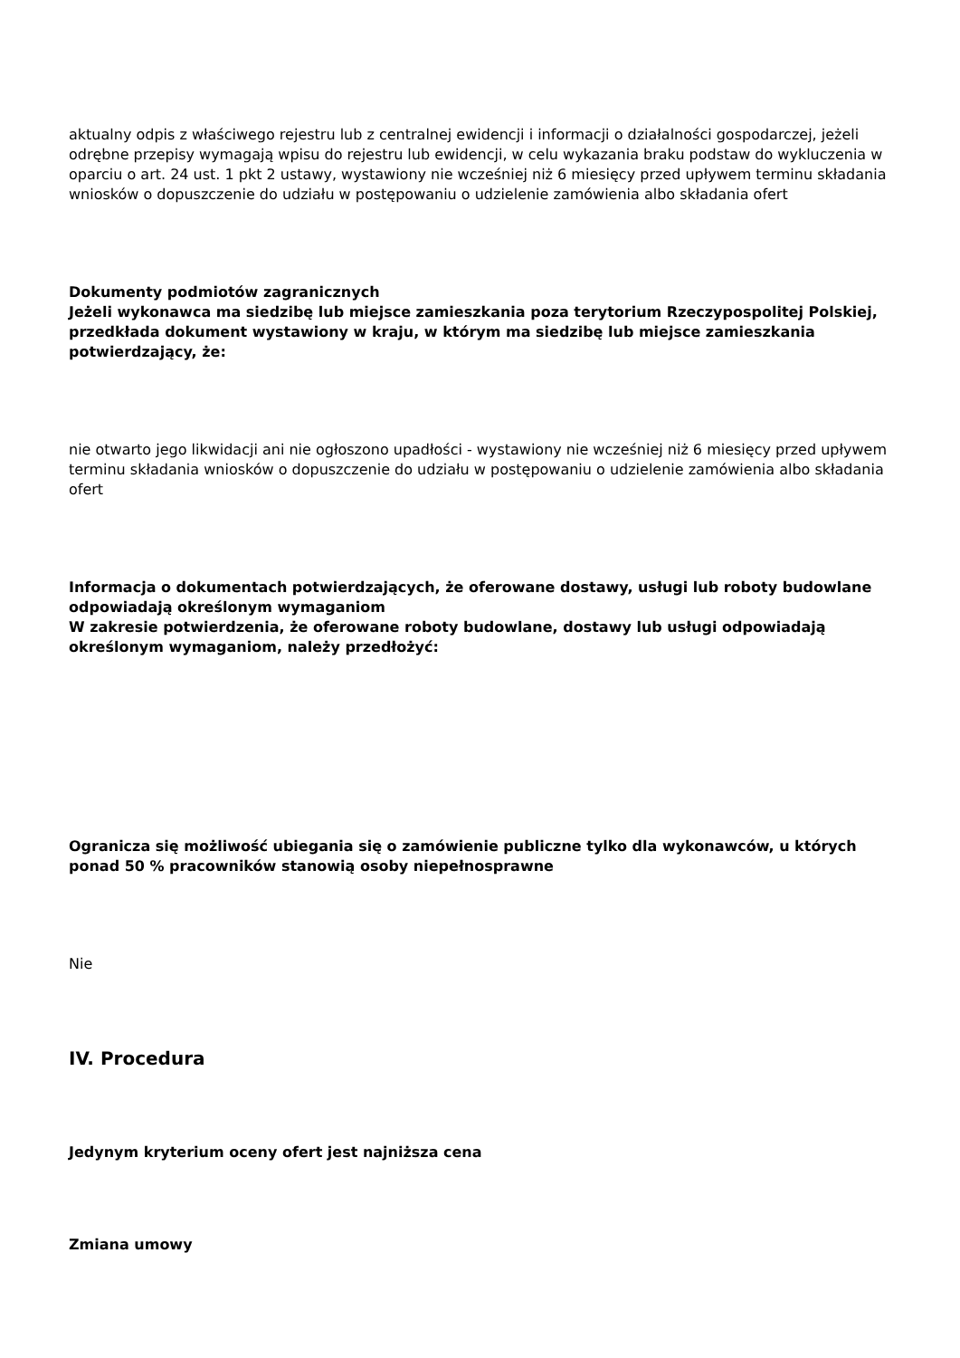aktualny odpis z właściwego rejestru lub z centralnej ewidencji i informacji o działalności gospodarczej, jeżeli odrębne przepisy wymagają wpisu do rejestru lub ewidencji, w celu wykazania braku podstaw do wykluczenia w oparciu o art. 24 ust. 1 pkt 2 ustawy, wystawiony nie wcześniej niż 6 miesięcy przed upływem terminu składania wniosków o dopuszczenie do udziału w postępowaniu o udzielenie zamówienia albo składania ofert
Dokumenty podmiotów zagranicznych
Jeżeli wykonawca ma siedzibę lub miejsce zamieszkania poza terytorium Rzeczypospolitej Polskiej, przedkłada dokument wystawiony w kraju, w którym ma siedzibę lub miejsce zamieszkania potwierdzający, że:
nie otwarto jego likwidacji ani nie ogłoszono upadłości - wystawiony nie wcześniej niż 6 miesięcy przed upływem terminu składania wniosków o dopuszczenie do udziału w postępowaniu o udzielenie zamówienia albo składania ofert
Informacja o dokumentach potwierdzających, że oferowane dostawy, usługi lub roboty budowlane odpowiadają określonym wymaganiom
W zakresie potwierdzenia, że oferowane roboty budowlane, dostawy lub usługi odpowiadają określonym wymaganiom, należy przedłożyć:
Ogranicza się możliwość ubiegania się o zamówienie publiczne tylko dla wykonawców, u których ponad 50 % pracowników stanowią osoby niepełnosprawne
Nie
IV. Procedura
Jedynym kryterium oceny ofert jest najniższa cena
Zmiana umowy